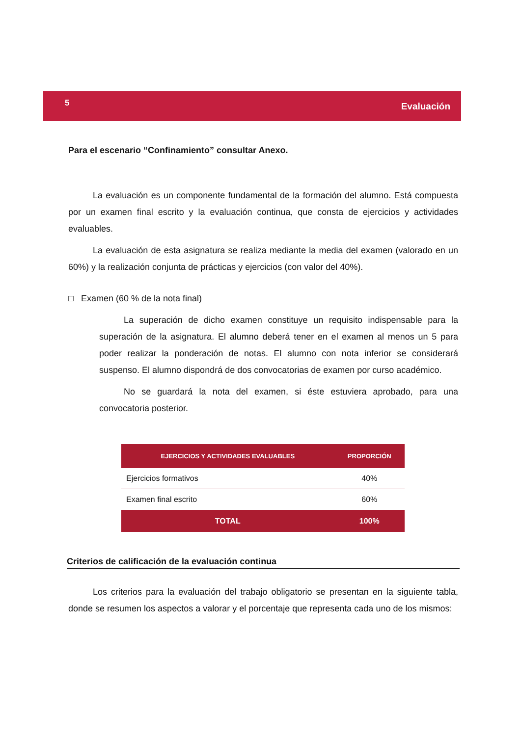5 Evaluación
Para el escenario “Confinamiento” consultar Anexo.
La evaluación es un componente fundamental de la formación del alumno. Está compuesta por un examen final escrito y la evaluación continua, que consta de ejercicios y actividades evaluables.
La evaluación de esta asignatura se realiza mediante la media del examen (valorado en un 60%) y la realización conjunta de prácticas y ejercicios (con valor del 40%).
□ Examen (60 % de la nota final)
La superación de dicho examen constituye un requisito indispensable para la superación de la asignatura. El alumno deberá tener en el examen al menos un 5 para poder realizar la ponderación de notas. El alumno con nota inferior se considerará suspenso. El alumno dispondrá de dos convocatorias de examen por curso académico.
No se guardará la nota del examen, si éste estuviera aprobado, para una convocatoria posterior.
| EJERCICIOS Y ACTIVIDADES EVALUABLES | PROPORCIÓN |
| --- | --- |
| Ejercicios formativos | 40% |
| Examen final escrito | 60% |
| TOTAL | 100% |
Criterios de calificación de la evaluación continua
Los criterios para la evaluación del trabajo obligatorio se presentan en la siguiente tabla, donde se resumen los aspectos a valorar y el porcentaje que representa cada uno de los mismos: